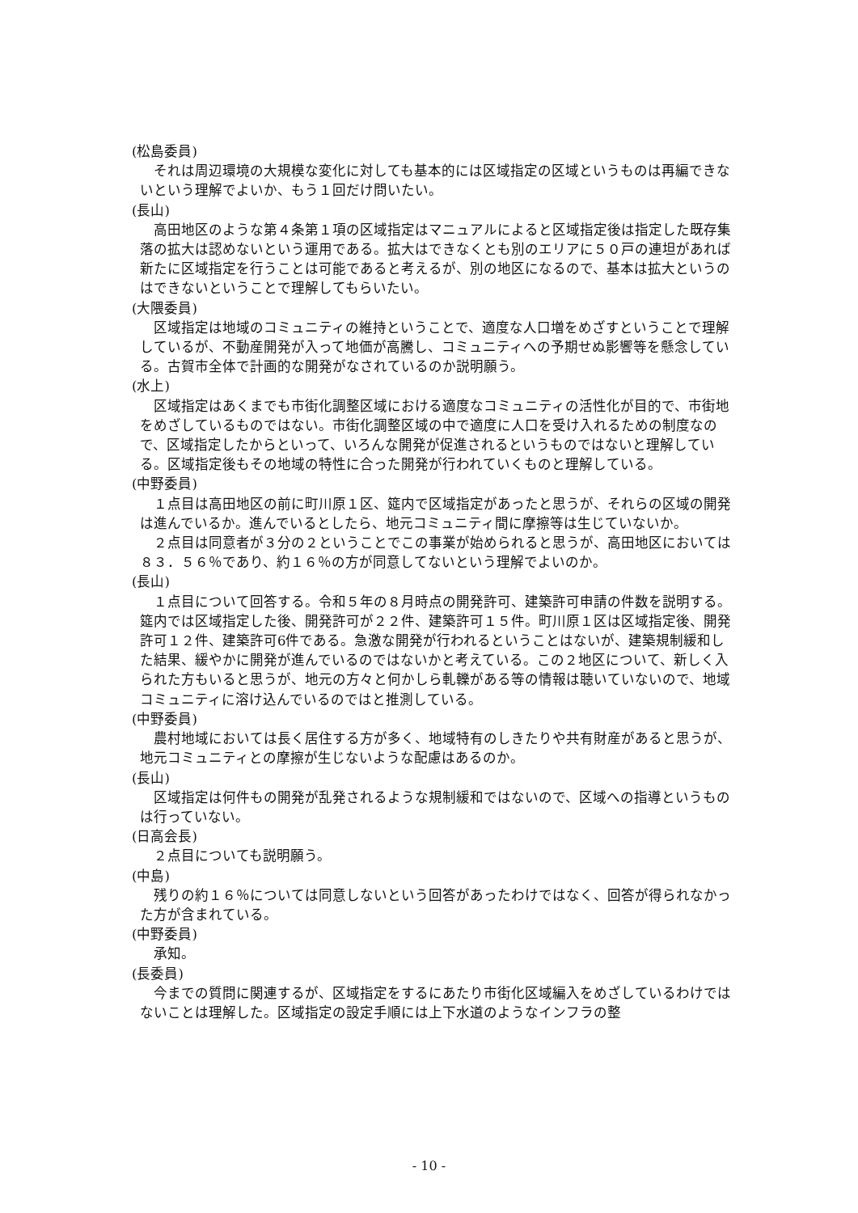(松島委員)
それは周辺環境の大規模な変化に対しても基本的には区域指定の区域というものは再編できないという理解でよいか、もう１回だけ問いたい。
(長山)
高田地区のような第４条第１項の区域指定はマニュアルによると区域指定後は指定した既存集落の拡大は認めないという運用である。拡大はできなくとも別のエリアに５０戸の連坦があれば新たに区域指定を行うことは可能であると考えるが、別の地区になるので、基本は拡大というのはできないということで理解してもらいたい。
(大隈委員)
区域指定は地域のコミュニティの維持ということで、適度な人口増をめざすということで理解しているが、不動産開発が入って地価が高騰し、コミュニティへの予期せぬ影響等を懸念している。古賀市全体で計画的な開発がなされているのか説明願う。
(水上)
区域指定はあくまでも市街化調整区域における適度なコミュニティの活性化が目的で、市街地をめざしているものではない。市街化調整区域の中で適度に人口を受け入れるための制度なので、区域指定したからといって、いろんな開発が促進されるというものではないと理解している。区域指定後もその地域の特性に合った開発が行われていくものと理解している。
(中野委員)
１点目は高田地区の前に町川原１区、筵内で区域指定があったと思うが、それらの区域の開発は進んでいるか。進んでいるとしたら、地元コミュニティ間に摩擦等は生じていないか。
２点目は同意者が３分の２ということでこの事業が始められると思うが、高田地区においては８３．５６％であり、約１６％の方が同意してないという理解でよいのか。
(長山)
１点目について回答する。令和５年の８月時点の開発許可、建築許可申請の件数を説明する。筵内では区域指定した後、開発許可が２２件、建築許可１５件。町川原１区は区域指定後、開発許可１２件、建築許可6件である。急激な開発が行われるということはないが、建築規制緩和した結果、緩やかに開発が進んでいるのではないかと考えている。この２地区について、新しく入られた方もいると思うが、地元の方々と何かしら軋轢がある等の情報は聴いていないので、地域コミュニティに溶け込んでいるのではと推測している。
(中野委員)
農村地域においては長く居住する方が多く、地域特有のしきたりや共有財産があると思うが、地元コミュニティとの摩擦が生じないような配慮はあるのか。
(長山)
区域指定は何件もの開発が乱発されるような規制緩和ではないので、区域への指導というものは行っていない。
(日高会長)
２点目についても説明願う。
(中島)
残りの約１６％については同意しないという回答があったわけではなく、回答が得られなかった方が含まれている。
(中野委員)
承知。
(長委員)
今までの質問に関連するが、区域指定をするにあたり市街化区域編入をめざしているわけではないことは理解した。区域指定の設定手順には上下水道のようなインフラの整
- 10 -